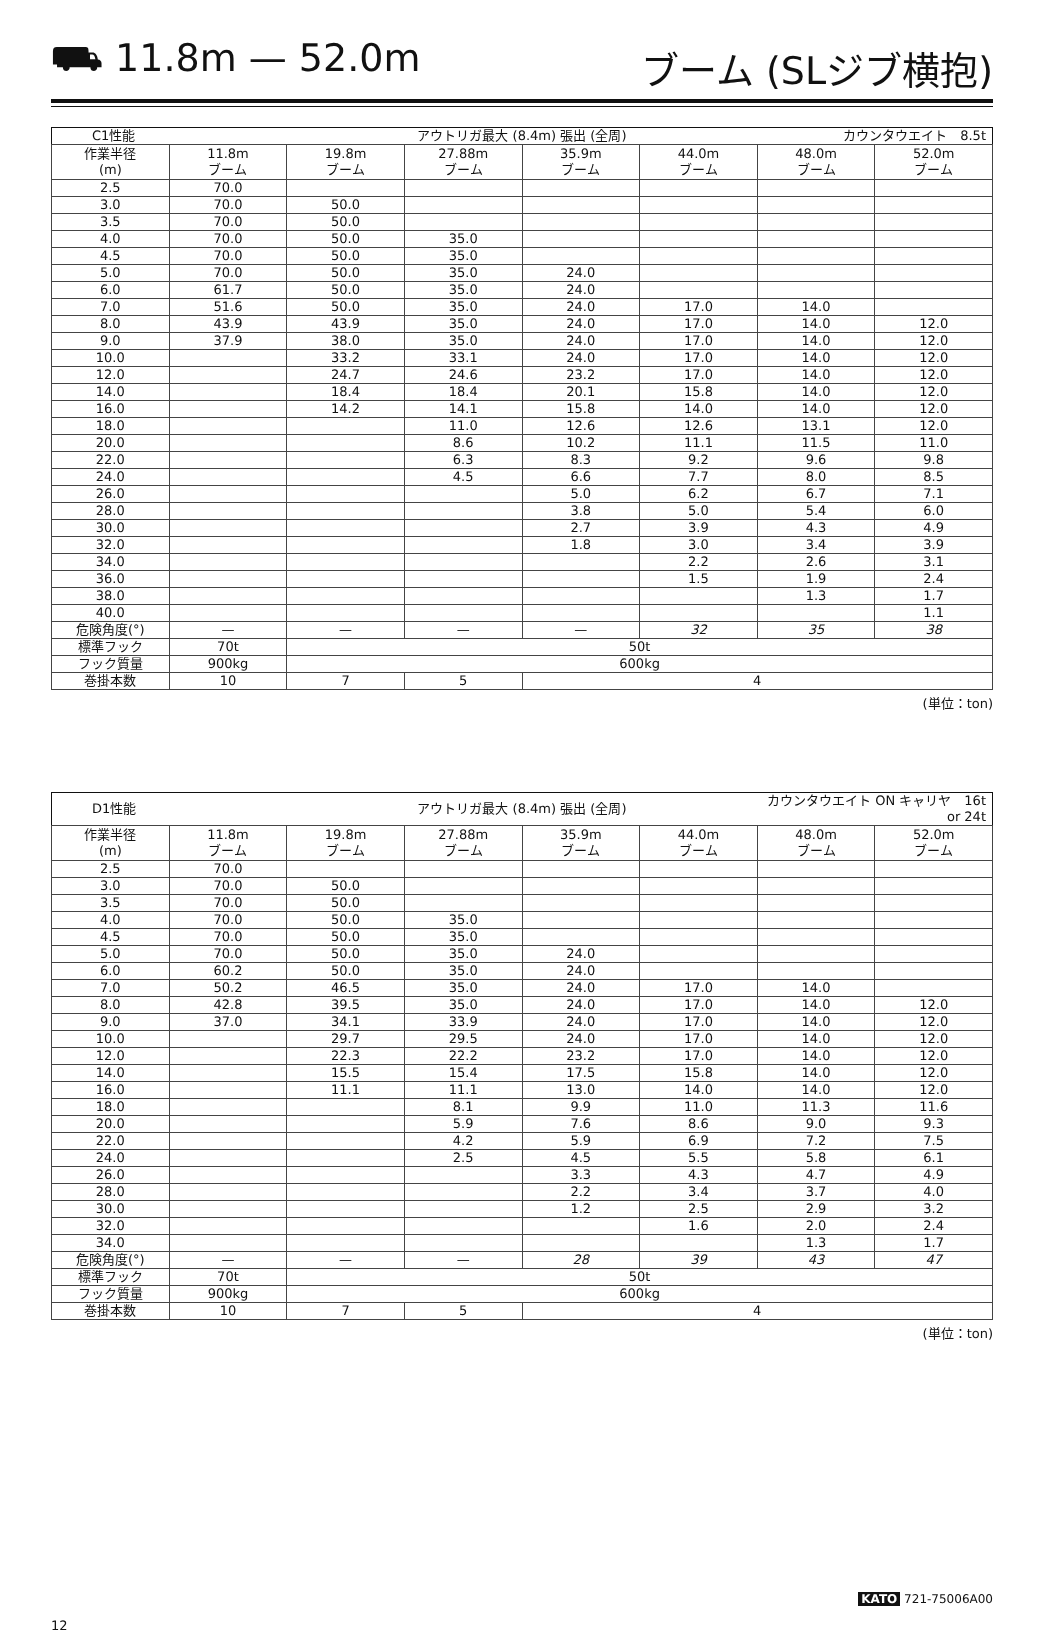⛟ 11.8m — 52.0m ブーム (SLジブ横抱)
| C1性能 | | アウトリガ最大 (8.4m) 張出 (全周) | | | | カウンタウエイト 8.5t | |
| 作業半径 (m) | 11.8m ブーム | 19.8m ブーム | 27.88m ブーム | 35.9m ブーム | 44.0m ブーム | 48.0m ブーム | 52.0m ブーム |
| 2.5 | 70.0 | | | | | | |
| 3.0 | 70.0 | 50.0 | | | | | |
| 3.5 | 70.0 | 50.0 | | | | | |
| 4.0 | 70.0 | 50.0 | 35.0 | | | | |
| 4.5 | 70.0 | 50.0 | 35.0 | | | | |
| 5.0 | 70.0 | 50.0 | 35.0 | 24.0 | | | |
| 6.0 | 61.7 | 50.0 | 35.0 | 24.0 | | | |
| 7.0 | 51.6 | 50.0 | 35.0 | 24.0 | 17.0 | 14.0 | |
| 8.0 | 43.9 | 43.9 | 35.0 | 24.0 | 17.0 | 14.0 | 12.0 |
| 9.0 | 37.9 | 38.0 | 35.0 | 24.0 | 17.0 | 14.0 | 12.0 |
| 10.0 | | 33.2 | 33.1 | 24.0 | 17.0 | 14.0 | 12.0 |
| 12.0 | | 24.7 | 24.6 | 23.2 | 17.0 | 14.0 | 12.0 |
| 14.0 | | 18.4 | 18.4 | 20.1 | 15.8 | 14.0 | 12.0 |
| 16.0 | | 14.2 | 14.1 | 15.8 | 14.0 | 14.0 | 12.0 |
| 18.0 | | | 11.0 | 12.6 | 12.6 | 13.1 | 12.0 |
| 20.0 | | | 8.6 | 10.2 | 11.1 | 11.5 | 11.0 |
| 22.0 | | | 6.3 | 8.3 | 9.2 | 9.6 | 9.8 |
| 24.0 | | | 4.5 | 6.6 | 7.7 | 8.0 | 8.5 |
| 26.0 | | | | 5.0 | 6.2 | 6.7 | 7.1 |
| 28.0 | | | | 3.8 | 5.0 | 5.4 | 6.0 |
| 30.0 | | | | 2.7 | 3.9 | 4.3 | 4.9 |
| 32.0 | | | | 1.8 | 3.0 | 3.4 | 3.9 |
| 34.0 | | | | | 2.2 | 2.6 | 3.1 |
| 36.0 | | | | | 1.5 | 1.9 | 2.4 |
| 38.0 | | | | | | 1.3 | 1.7 |
| 40.0 | | | | | | | 1.1 |
| 危険角度(°) | — | — | — | — | 32 | 35 | 38 |
| 標準フック | 70t | 50t | | | | | |
| フック質量 | 900kg | 600kg | | | | | |
| 巻掛本数 | 10 | 7 | 5 | 4 | | | |
(単位：ton)
| D1性能 | | アウトリガ最大 (8.4m) 張出 (全周) | | | | カウンタウエイト ON キャリヤ 16t or 24t | |
| 作業半径 (m) | 11.8m ブーム | 19.8m ブーム | 27.88m ブーム | 35.9m ブーム | 44.0m ブーム | 48.0m ブーム | 52.0m ブーム |
| 2.5 | 70.0 | | | | | | |
| 3.0 | 70.0 | 50.0 | | | | | |
| 3.5 | 70.0 | 50.0 | | | | | |
| 4.0 | 70.0 | 50.0 | 35.0 | | | | |
| 4.5 | 70.0 | 50.0 | 35.0 | | | | |
| 5.0 | 70.0 | 50.0 | 35.0 | 24.0 | | | |
| 6.0 | 60.2 | 50.0 | 35.0 | 24.0 | | | |
| 7.0 | 50.2 | 46.5 | 35.0 | 24.0 | 17.0 | 14.0 | |
| 8.0 | 42.8 | 39.5 | 35.0 | 24.0 | 17.0 | 14.0 | 12.0 |
| 9.0 | 37.0 | 34.1 | 33.9 | 24.0 | 17.0 | 14.0 | 12.0 |
| 10.0 | | 29.7 | 29.5 | 24.0 | 17.0 | 14.0 | 12.0 |
| 12.0 | | 22.3 | 22.2 | 23.2 | 17.0 | 14.0 | 12.0 |
| 14.0 | | 15.5 | 15.4 | 17.5 | 15.8 | 14.0 | 12.0 |
| 16.0 | | 11.1 | 11.1 | 13.0 | 14.0 | 14.0 | 12.0 |
| 18.0 | | | 8.1 | 9.9 | 11.0 | 11.3 | 11.6 |
| 20.0 | | | 5.9 | 7.6 | 8.6 | 9.0 | 9.3 |
| 22.0 | | | 4.2 | 5.9 | 6.9 | 7.2 | 7.5 |
| 24.0 | | | 2.5 | 4.5 | 5.5 | 5.8 | 6.1 |
| 26.0 | | | | 3.3 | 4.3 | 4.7 | 4.9 |
| 28.0 | | | | 2.2 | 3.4 | 3.7 | 4.0 |
| 30.0 | | | | 1.2 | 2.5 | 2.9 | 3.2 |
| 32.0 | | | | | 1.6 | 2.0 | 2.4 |
| 34.0 | | | | | | 1.3 | 1.7 |
| 危険角度(°) | — | — | — | 28 | 39 | 43 | 47 |
| 標準フック | 70t | 50t | | | | | |
| フック質量 | 900kg | 600kg | | | | | |
| 巻掛本数 | 10 | 7 | 5 | 4 | | | |
(単位：ton)
KATO 721-75006A00
12